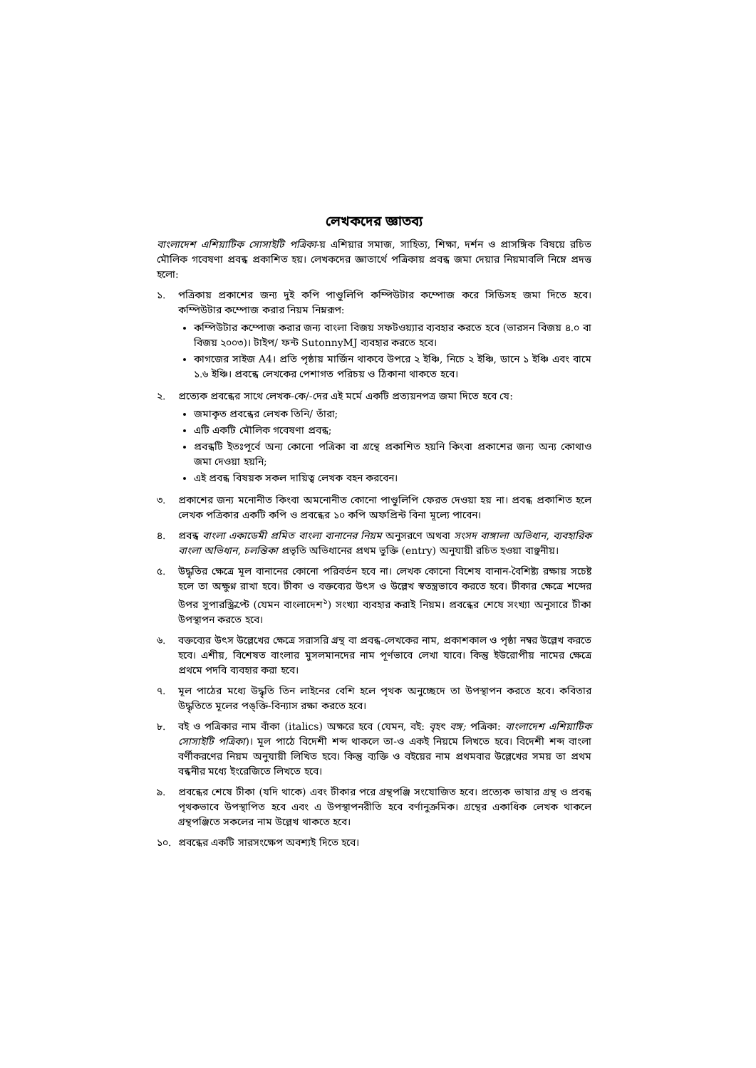লেখকদের জ্ঞাতব্য
বাংলাদেশ এশিয়াটিক সোসাইটি পত্রিকা-য় এশিয়ার সমাজ, সাহিত্য, শিক্ষা, দর্শন ও প্রাসঙ্গিক বিষয়ে রচিত মৌলিক গবেষণা প্রবন্ধ প্রকাশিত হয়। লেখকদের জ্ঞাতার্থে পত্রিকায় প্রবন্ধ জমা দেয়ার নিয়মাবলি নিম্নে প্রদত্ত হলো:
১. পত্রিকায় প্রকাশের জন্য দুই কপি পাণ্ডুলিপি কম্পিউটার কম্পোজ করে সিডিসহ জমা দিতে হবে। কম্পিউটার কম্পোজ করার নিয়ম নিম্নরূপ:
কম্পিউটার কম্পোজ করার জন্য বাংলা বিজয় সফটওয়্যার ব্যবহার করতে হবে (ভারসন বিজয় ৪.০ বা বিজয় ২০০৩)। টাইপ/ ফন্ট SutonnyMJ ব্যবহার করতে হবে।
কাগজের সাইজ A4। প্রতি পৃষ্ঠায় মার্জিন থাকবে উপরে ২ ইঞ্চি, নিচে ২ ইঞ্চি, ডানে ১ ইঞ্চি এবং বামে ১.৬ ইঞ্চি। প্রবন্ধে লেখকের পেশাগত পরিচয় ও ঠিকানা থাকতে হবে।
২. প্রত্যেক প্রবন্ধের সাথে লেখক-কে/-দের এই মর্মে একটি প্রত্যয়নপত্র জমা দিতে হবে যে:
জমাকৃত প্রবন্ধের লেখক তিনি/ তাঁরা;
এটি একটি মৌলিক গবেষণা প্রবন্ধ;
প্রবন্ধটি ইতঃপূর্বে অন্য কোনো পত্রিকা বা গ্রন্থে প্রকাশিত হয়নি কিংবা প্রকাশের জন্য অন্য কোথাও জমা দেওয়া হয়নি;
এই প্রবন্ধ বিষয়ক সকল দায়িত্ব লেখক বহন করবেন।
৩. প্রকাশের জন্য মনোনীত কিংবা অমনোনীত কোনো পাণ্ডুলিপি ফেরত দেওয়া হয় না। প্রবন্ধ প্রকাশিত হলে লেখক পত্রিকার একটি কপি ও প্রবন্ধের ১০ কপি অফপ্রিন্ট বিনা মূল্যে পাবেন।
৪. প্রবন্ধ বাংলা একাডেমী প্রমিত বাংলা বানানের নিয়ম অনুসরণে অথবা সংসদ বাঙ্গালা অভিধান, ব্যবহারিক বাংলা অভিধান, চলন্তিকা প্রভৃতি অভিধানের প্রথম ভুক্তি (entry) অনুযায়ী রচিত হওয়া বাঞ্ছনীয়।
৫. উদ্ধৃতির ক্ষেত্রে মূল বানানের কোনো পরিবর্তন হবে না। লেখক কোনো বিশেষ বানান-বৈশিষ্ট্য রক্ষায় সচেষ্ট হলে তা অক্ষুণ্ন রাখা হবে। টীকা ও বক্তব্যের উৎস ও উল্লেখ স্বতন্ত্রভাবে করতে হবে। টীকার ক্ষেত্রে শব্দের উপর সুপারস্ক্রিপ্টে (যেমন বাংলাদেশ<sup>১</sup>) সংখ্যা ব্যবহার করাই নিয়ম। প্রবন্ধের শেষে সংখ্যা অনুসারে টীকা উপস্থাপন করতে হবে।
৬. বক্তব্যের উৎস উল্লেখের ক্ষেত্রে সরাসরি গ্রন্থ বা প্রবন্ধ-লেখকের নাম, প্রকাশকাল ও পৃষ্ঠা নম্বর উল্লেখ করতে হবে। এশীয়, বিশেষত বাংলার মুসলমানদের নাম পূর্ণভাবে লেখা যাবে। কিন্তু ইউরোপীয় নামের ক্ষেত্রে প্রথমে পদবি ব্যবহার করা হবে।
৭. মূল পাঠের মধ্যে উদ্ধৃতি তিন লাইনের বেশি হলে পৃথক অনুচ্ছেদে তা উপস্থাপন করতে হবে। কবিতার উদ্ধৃতিতে মূলের পঙ্ক্তি-বিন্যাস রক্ষা করতে হবে।
৮. বই ও পত্রিকার নাম বাঁকা (italics) অক্ষরে হবে (যেমন, বই: বৃহৎ বঙ্গ; পত্রিকা: বাংলাদেশ এশিয়াটিক সোসাইটি পত্রিকা)। মূল পাঠে বিদেশী শব্দ থাকলে তা-ও একই নিয়মে লিখতে হবে। বিদেশী শব্দ বাংলা বর্ণীকরণের নিয়ম অনুযায়ী লিখিত হবে। কিন্তু ব্যক্তি ও বইয়ের নাম প্রথমবার উল্লেখের সময় তা প্রথম বন্ধনীর মধ্যে ইংরেজিতে লিখতে হবে।
৯. প্রবন্ধের শেষে টীকা (যদি থাকে) এবং টীকার পরে গ্রন্থপঞ্জি সংযোজিত হবে। প্রত্যেক ভাষার গ্রন্থ ও প্রবন্ধ পৃথকভাবে উপস্থাপিত হবে এবং এ উপস্থাপনরীতি হবে বর্ণানুক্রমিক। গ্রন্থের একাধিক লেখক থাকলে গ্রন্থপঞ্জিতে সকলের নাম উল্লেখ থাকতে হবে।
১০. প্রবন্ধের একটি সারসংক্ষেপ অবশ্যই দিতে হবে।